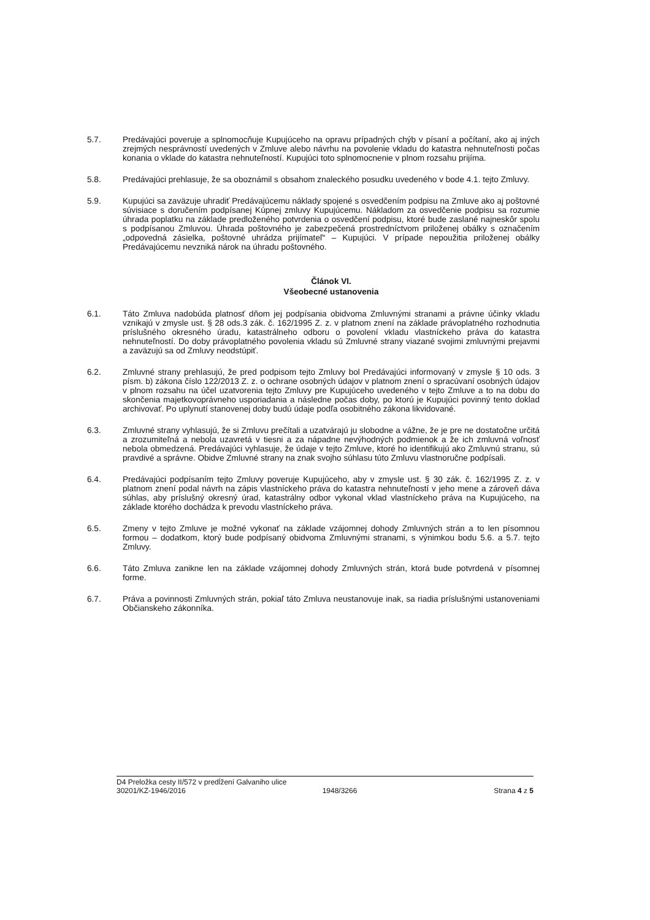5.7. Predávajúci poveruje a splnomocňuje Kupujúceho na opravu prípadných chýb v písaní a počítaní, ako aj iných zrejmých nesprávností uvedených v Zmluve alebo návrhu na povolenie vkladu do katastra nehnuteľnosti počas konania o vklade do katastra nehnuteľností. Kupujúci toto splnomocnenie v plnom rozsahu prijíma.
5.8. Predávajúci prehlasuje, že sa oboznámil s obsahom znaleckého posudku uvedeného v bode 4.1. tejto Zmluvy.
5.9. Kupujúci sa zaväzuje uhradiť Predávajúcemu náklady spojené s osvedčením podpisu na Zmluve ako aj poštovné súvisiace s doručením podpísanej Kúpnej zmluvy Kupujúcemu. Nákladom za osvedčenie podpisu sa rozumie úhrada poplatku na základe predloženého potvrdenia o osvedčení podpisu, ktoré bude zaslané najneskôr spolu s podpísanou Zmluvou. Úhrada poštovného je zabezpečená prostredníctvom priloženej obálky s označením „odpovedná zásielka, poštovné uhrádza prijímateľ“ – Kupujúci. V prípade nepoužitia priloženej obálky Predávajúcemu nevzniká nárok na úhradu poštovného.
Článok VI.
Všeobecné ustanovenia
6.1. Táto Zmluva nadobúda platnosť dňom jej podpísania obidvoma Zmluvnými stranami a právne účinky vkladu vznikajú v zmysle ust. § 28 ods.3 zák. č. 162/1995 Z. z. v platnom znení na základe právoplatného rozhodnutia príslušného okresného úradu, katastrálneho odboru o povolení vkladu vlastníckeho práva do katastra nehnuteľností. Do doby právoplatného povolenia vkladu sú Zmluvné strany viazané svojimi zmluvnými prejavmi a zaväzujú sa od Zmluvy neodstúpiť.
6.2. Zmluvné strany prehlasujú, že pred podpisom tejto Zmluvy bol Predávajúci informovaný v zmysle § 10 ods. 3 písm. b) zákona číslo 122/2013 Z. z. o ochrane osobných údajov v platnom znení o spracúvaní osobných údajov v plnom rozsahu na účel uzatvorenia tejto Zmluvy pre Kupujúceho uvedeného v tejto Zmluve a to na dobu do skončenia majetkovoprávneho usporiadania a následne počas doby, po ktorú je Kupujúci povinný tento doklad archivovať. Po uplynutí stanovenej doby budú údaje podľa osobitného zákona likvidované.
6.3. Zmluvné strany vyhlasujú, že si Zmluvu prečítali a uzatvárajú ju slobodne a vážne, že je pre ne dostatočne určitá a zrozumiteľná a nebola uzavretá v tiesni a za nápadne nevýhodných podmienok a že ich zmluvná voľnosť nebola obmedzená. Predávajúci vyhlasuje, že údaje v tejto Zmluve, ktoré ho identifikujú ako Zmluvnú stranu, sú pravdivé a správne. Obidve Zmluvné strany na znak svojho súhlasu túto Zmluvu vlastnoručne podpísali.
6.4. Predávajúci podpísaním tejto Zmluvy poveruje Kupujúceho, aby v zmysle ust. § 30 zák. č. 162/1995 Z. z. v platnom znení podal návrh na zápis vlastníckeho práva do katastra nehnuteľností v jeho mene a zároveň dáva súhlas, aby príslušný okresný úrad, katastrálny odbor vykonal vklad vlastníckeho práva na Kupujúceho, na základe ktorého dochádza k prevodu vlastníckeho práva.
6.5. Zmeny v tejto Zmluve je možné vykonať na základe vzájomnej dohody Zmluvných strán a to len písomnou formou – dodatkom, ktorý bude podpísaný obidvoma Zmluvnými stranami, s výnimkou bodu 5.6. a 5.7. tejto Zmluvy.
6.6. Táto Zmluva zanikne len na základe vzájomnej dohody Zmluvných strán, ktorá bude potvrdená v písomnej forme.
6.7. Práva a povinnosti Zmluvných strán, pokiaľ táto Zmluva neustanovuje inak, sa riadia príslušnými ustanoveniami Občianskeho zákonníka.
D4 Preložka cesty II/572 v predĺžení Galvaniho ulice
30201/KZ-1946/2016 1948/3266 Strana 4 z 5